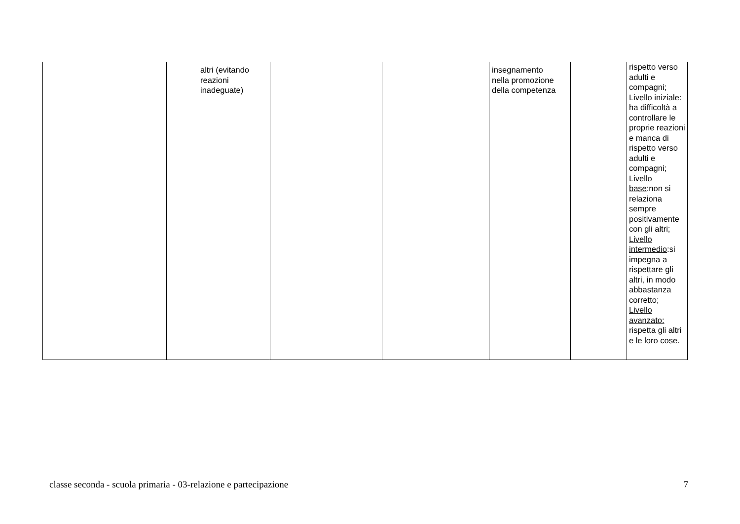| | altri (evitando reazioni inadeguate) | | | insegnamento nella promozione della competenza | | rispetto verso adulti e compagni; Livello iniziale: ha difficoltà a controllare le proprie reazioni e manca di rispetto verso adulti e compagni; Livello base :non si relaziona sempre positivamente con gli altri; Livello intermedio :si impegna a rispettare gli altri, in modo abbastanza corretto; Livello avanzato: rispetta gli altri e le loro cose. |
classe seconda - scuola primaria - 03-relazione e partecipazione 7